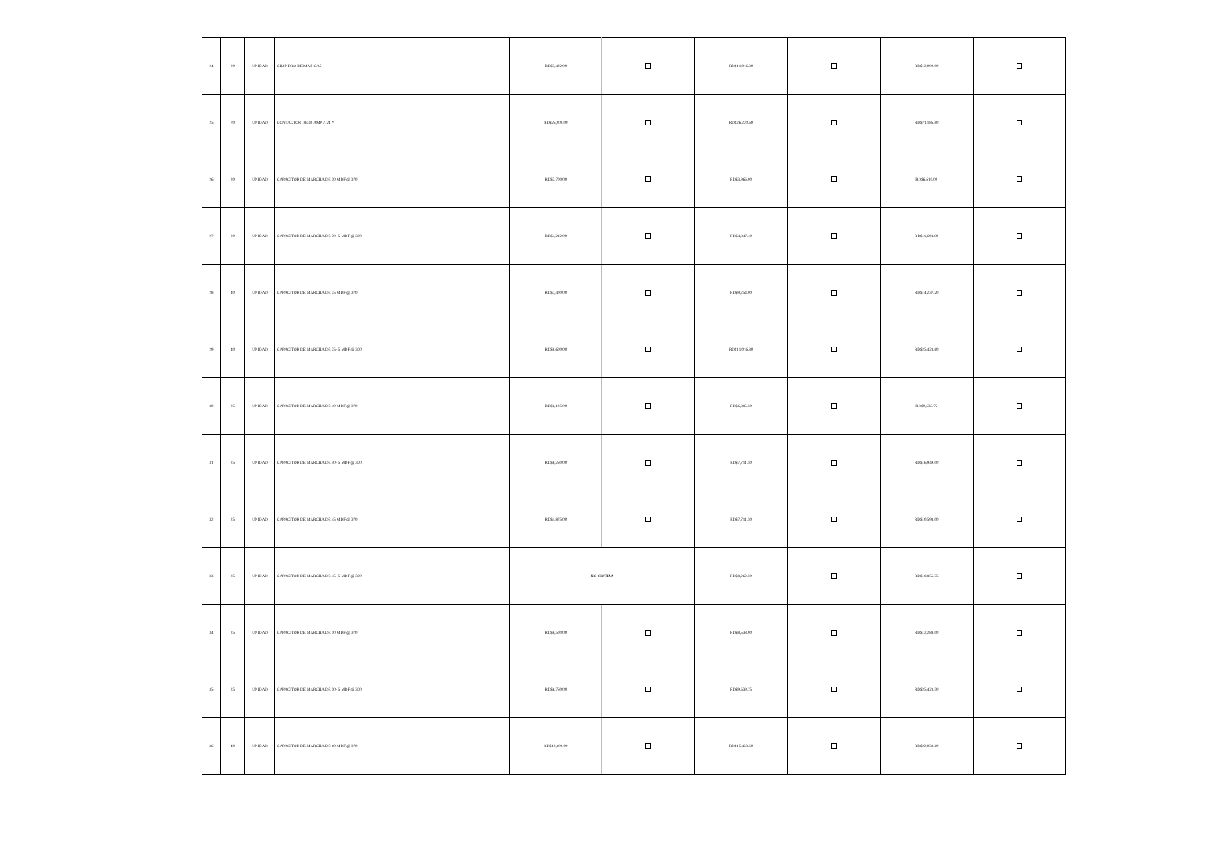| 24 | 20 | UNIDAD | CILINDRO DE MAP-GAS | RD$7,492.00 | | RD$11,016.80 | | RD$12,000.00 | |
| 25 | 70 | UNIDAD | CONTACTOR DE 40 AMP A 24 V | RD$25,900.00 | | RD$26,220.60 | | RD$71,185.80 | |
| 26 | 20 | UNIDAD | CAPACITOR DE MARCHA DE 30 MDF @ 370 | RD$3,700.00 | | RD$3,966.00 | | RD$6,610.00 | |
| 27 | 20 | UNIDAD | CAPACITOR DE MARCHA DE 30+5 MDF @ 370 | RD$4,212.00 | | RD$4,847.40 | | RD$11,694.80 | |
| 28 | 40 | UNIDAD | CAPACITOR DE MARCHA DE 35 MDF @ 370 | RD$7,400.00 | | RD$9,254.00 | | RD$14,237.20 | |
| 29 | 40 | UNIDAD | CAPACITOR DE MARCHA DE 35+5 MDF @ 370 | RD$8,600.00 | | RD$11,016.80 | | RD$25,423.60 | |
| 30 | 25 | UNIDAD | CAPACITOR DE MARCHA DE 40 MDF @ 370 | RD$6,125.00 | | RD$6,885.50 | | RD$9,533.75 | |
| 31 | 25 | UNIDAD | CAPACITOR DE MARCHA DE 40+5 MDF @ 370 | RD$6,250.00 | | RD$7,711.50 | | RD$16,949.00 | |
| 32 | 25 | UNIDAD | CAPACITOR DE MARCHA DE 45 MDF @ 370 | RD$4,875.00 | | RD$7,711.50 | | RD$10,593.00 | |
| 33 | 25 | UNIDAD | CAPACITOR DE MARCHA DE 45+5 MDF @ 370 | NO COTIZA | | RD$8,262.50 | | RD$18,855.75 | |
| 34 | 25 | UNIDAD | CAPACITOR DE MARCHA DE 50 MDF @ 370 | RD$6,500.00 | | RD$8,538.00 | | RD$12,288.00 | |
| 35 | 25 | UNIDAD | CAPACITOR DE MARCHA DE 50+5 MDF @ 370 | RD$6,750.00 | | RD$9,639.75 | | RD$25,423.50 | |
| 36 | 40 | UNIDAD | CAPACITOR DE MARCHA DE 60 MDF @ 370 | RD$12,600.00 | | RD$15,423.60 | | RD$22,033.60 | |